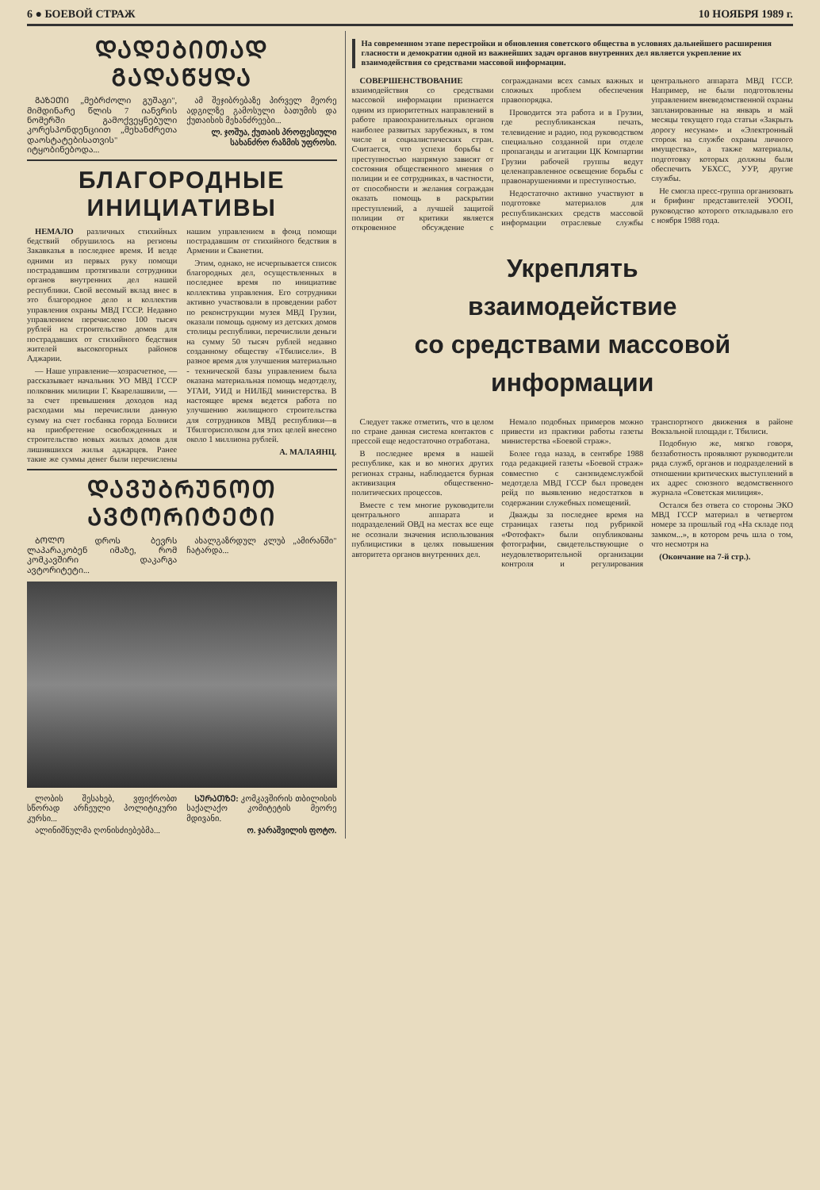6 ● БОЕВОЙ СТРАЖ 10 НОЯБРЯ 1989 г.
ᲓᲐᲓᲔᲑᲘᲗᲐᲓ ᲒᲐᲓᲐᲬᲧᲓᲐ
ᲒᲐᲖᲔᲗᲘ „მებრძოლი გუშაგი", მიმდინარე წლის 7 იანვრის ნომერში გამოქვეყნებული კორესპონდენციით „მეხანძრეთა დაოსტატებისათვის" იტყობინებოდა...
ამ შეჯიბრებაზე პირველ მეორე ადგილზე გამოსული ბათუმის და ქუთაისის მეხანძრეები...
ლ. ჯოშუა, ქუთაის პროფესიული სახანძრო რაზმის უფროსი.
БЛАГОРОДНЫЕ ИНИЦИАТИВЫ
НЕМАЛО различных стихийных бедствий обрушилось на регионы Закавказья в последнее время. И везде одними из первых руку помощи пострадавшим протягивали сотрудники органов внутренних дел нашей республики. Свой весомый вклад внес в это благородное дело и коллектив управления охраны МВД ГССР. Недавно управлением перечислено 100 тысяч рублей на строительство домов для пострадавших от стихийного бедствия жителей высокогорных районов Аджарии.
— Наше управление—хозрасчетное, — рассказывает начальник УО МВД ГССР полковник милиции Г. Кварелашвили, — за счет превышения доходов над расходами мы перечислили данную сумму на счет госбанка города Болниси на приобретение освобожденных и строительство новых жилых домов для лишившихся жилья аджарцев. Ранее такие же суммы денег были перечислены нашим управлением в фонд помощи пострадавшим от стихийного бедствия в Армении и Сванетии.
Этим, однако, не исчерпывается список благородных дел, осуществленных в последнее время по инициативе коллектива управления. Его сотрудники активно участвовали в проведении работ по реконструкции музея МВД Грузии, оказали помощь одному из детских домов столицы республики, перечислили деньги на сумму 50 тысяч рублей недавно созданному обществу «Тбилисели». В разное время для улучшения материально - технической базы управлением была оказана материальная помощь медотделу, УГАИ, УИД и НИЛБД министерства. В настоящее время ведется работа по улучшению жилищного строительства для сотрудников МВД республики—в Тбилгорисполком для этих целей внесено около 1 миллиона рублей.
А. МАЛАЯНЦ.
ᲓᲐᲕᲣᲑᲠᲣᲜᲝᲗ ᲐᲕᲢᲝᲠᲘᲢᲔᲢᲘ
ᲑᲝᲚᲝ დროს ბევრს ლაპარაკობენ იმაზე, რომ კომკავშირი დაკარგა ავტორიტეტი...
ახალგაზრდულ კლუბ „ამირანში" ჩატარდა...
ლობის შესახებ, ვფიქრობთ სწორად არჩეული პოლიტიკური კურსი...
ალინიშნულმა ღონისძიებებმა...
ᲡᲣᲠᲐᲗᲖᲔ: კომკავშირის თბილისის საქალაქო კომიტეტის მეორე მდივანი.
ო. ჯარაშვილის ფოტო.
На современном этапе перестройки и обновления советского общества в условиях дальнейшего расширения гласности и демократии одной из важнейших задач органов внутренних дел является укрепление их взаимодействия со средствами массовой информации.
СОВЕРШЕНСТВОВАНИЕ взаимодействия со средствами массовой информации признается одним из приоритетных направлений в работе правоохранительных органов наиболее развитых зарубежных, в том числе и социалистических стран. Считается, что успехи борьбы с преступностью напрямую зависят от состояния общественного мнения о полиции и ее сотрудниках, в частности, от способности и желания сограждан оказать помощь в раскрытии преступлений, а лучшей защитой полиции от критики является откровенное обсуждение с согражданами всех самых важных и сложных проблем обеспечения правопорядка.
Проводится эта работа и в Грузии, где республиканская печать, телевидение и радио, под руководством специально созданной при отделе пропаганды и агитации ЦК Компартии Грузии рабочей группы ведут целенаправленное освещение борьбы с правонарушениями и преступностью.
Недостаточно активно участвуют в подготовке материалов для республиканских средств массовой информации отраслевые службы центрального аппарата МВД ГССР. Например, не были подготовлены управлением вневедомственной охраны запланированные на январь и май месяцы текущего года статьи «Закрыть дорогу несунам» и «Электронный сторож на службе охраны личного имущества», а также материалы, подготовку которых должны были обеспечить УБХСС, УУР, другие службы.
Не смогла пресс-группа организовать и брифинг представителей УООП, руководство которого откладывало его с ноября 1988 года.
Укреплять
взаимодействие
со средствами массовой
информации
Следует также отметить, что в целом по стране данная система контактов с прессой еще недостаточно отработана.
В последнее время в нашей республике, как и во многих других регионах страны, наблюдается бурная активизация общественно-политических процессов.
Вместе с тем многие руководители центрального аппарата и подразделений ОВД на местах все еще не осознали значения использования публицистики в целях повышения авторитета органов внутренних дел.
Немало подобных примеров можно привести из практики работы газеты министерства «Боевой страж».
Более года назад, в сентябре 1988 года редакцией газеты «Боевой страж» совместно с санэпидемслужбой медотдела МВД ГССР был проведен рейд по выявлению недостатков в содержании служебных помещений.
Дважды за последнее время на страницах газеты под рубрикой «Фотофакт» были опубликованы фотографии, свидетельствующие о неудовлетворительной организации контроля и регулирования транспортного движения в районе Вокзальной площади г. Тбилиси.
Подобную же, мягко говоря, беззаботность проявляют руководители ряда служб, органов и подразделений в отношении критических выступлений в их адрес союзного ведомственного журнала «Советская милиция».
Остался без ответа со стороны ЭКО МВД ГССР материал в четвертом номере за прошлый год «На складе под замком...», в котором речь шла о том, что несмотря на
(Окончание на 7-й стр.).